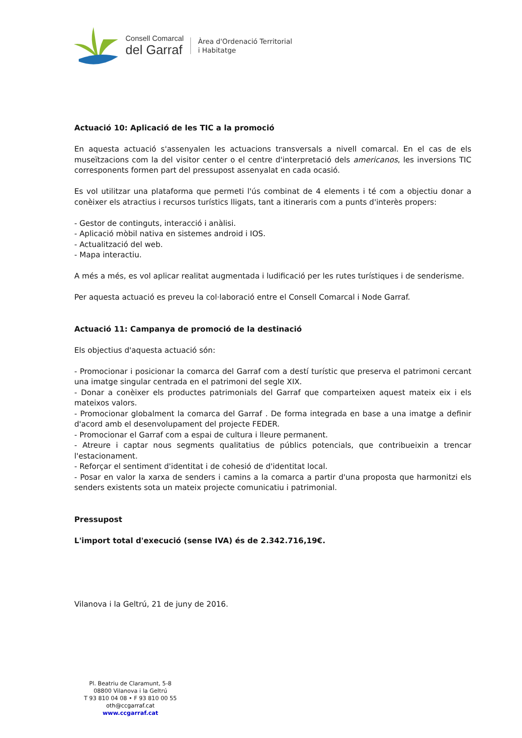Consell Comarcal
del Garraf
Àrea d'Ordenació Territorial
i Habitatge
Actuació 10: Aplicació de les TIC a la promoció
En aquesta actuació s'assenyalen les actuacions transversals a nivell comarcal. En el cas de els museïtzacions com la del visitor center o el centre d'interpretació dels americanos, les inversions TIC corresponents formen part del pressupost assenyalat en cada ocasió.
Es vol utilitzar una plataforma que permeti l'ús combinat de 4 elements i té com a objectiu donar a conèixer els atractius i recursos turístics lligats, tant a itineraris com a punts d'interès propers:
- Gestor de continguts, interacció i anàlisi.
- Aplicació mòbil nativa en sistemes android i IOS.
- Actualització del web.
- Mapa interactiu.
A més a més, es vol aplicar realitat augmentada i ludificació per les rutes turístiques i de senderisme.
Per aquesta actuació es preveu la col·laboració entre el Consell Comarcal i Node Garraf.
Actuació 11: Campanya de promoció de la destinació
Els objectius d'aquesta actuació són:
- Promocionar i posicionar la comarca del Garraf com a destí turístic que preserva el patrimoni cercant una imatge singular centrada en el patrimoni del segle XIX.
- Donar a conèixer els productes patrimonials del Garraf que comparteixen aquest mateix eix i els mateixos valors.
- Promocionar globalment la comarca del Garraf . De forma integrada en base a una imatge a definir d'acord amb el desenvolupament del projecte FEDER.
- Promocionar el Garraf com a espai de cultura i lleure permanent.
- Atreure i captar nous segments qualitatius de públics potencials, que contribueixin a trencar l'estacionament.
- Reforçar el sentiment d'identitat i de cohesió de d'identitat local.
- Posar en valor la xarxa de senders i camins a la comarca a partir d'una proposta que harmonitzi els senders existents sota un mateix projecte comunicatiu i patrimonial.
Pressupost
L'import total d'execució (sense IVA) és de 2.342.716,19€.
Vilanova i la Geltrú, 21 de juny de 2016.
Pl. Beatriu de Claramunt, 5-8
08800 Vilanova i la Geltrú
T 93 810 04 08 • F 93 810 00 55
oth@ccgarraf.cat
www.ccgarraf.cat